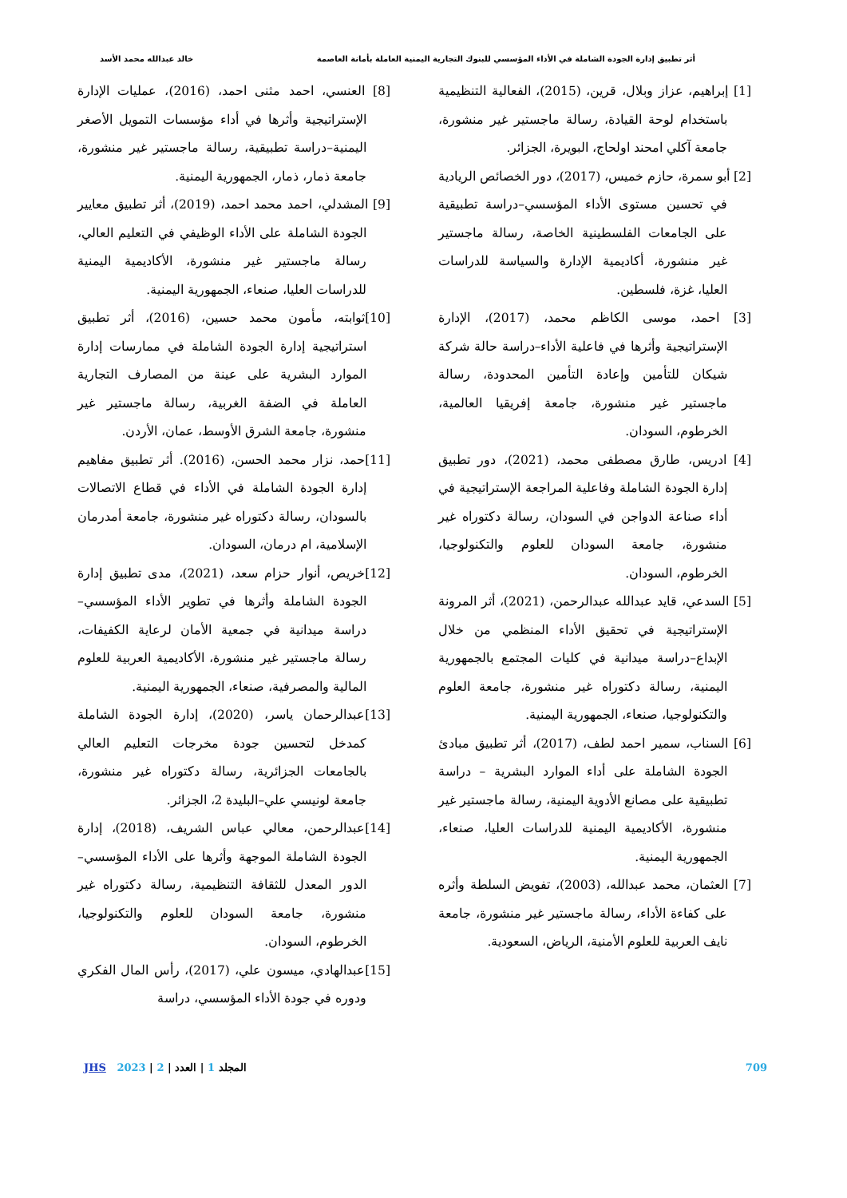أثر تطبيق إدارة الجودة الشاملة في الأداء المؤسسي للبنوك التجارية اليمنية العاملة بأمانة العاصمة خالد عبدالله محمد الأسد
[1] إبراهيم، عزاز وبلال، قرين، (2015)، الفعالية التنظيمية باستخدام لوحة القيادة، رسالة ماجستير غير منشورة، جامعة آكلي امحند اولحاج، البويرة، الجزائر.
[2] أبو سمرة، حازم خميس، (2017)، دور الخصائص الريادية في تحسين مستوى الأداء المؤسسي–دراسة تطبيقية على الجامعات الفلسطينية الخاصة، رسالة ماجستير غير منشورة، أكاديمية الإدارة والسياسة للدراسات العليا، غزة، فلسطين.
[3] احمد، موسى الكاظم محمد، (2017)، الإدارة الإستراتيجية وأثرها في فاعلية الأداء–دراسة حالة شركة شيكان للتأمين وإعادة التأمين المحدودة، رسالة ماجستير غير منشورة، جامعة إفريقيا العالمية، الخرطوم، السودان.
[4] ادريس، طارق مصطفى محمد، (2021)، دور تطبيق إدارة الجودة الشاملة وفاعلية المراجعة الإستراتيجية في أداء صناعة الدواجن في السودان، رسالة دكتوراه غير منشورة، جامعة السودان للعلوم والتكنولوجيا، الخرطوم، السودان.
[5] السدعي، قايد عبدالله عبدالرحمن، (2021)، أثر المرونة الإستراتيجية في تحقيق الأداء المنظمي من خلال الإبداع–دراسة ميدانية في كليات المجتمع بالجمهورية اليمنية، رسالة دكتوراه غير منشورة، جامعة العلوم والتكنولوجيا، صنعاء، الجمهورية اليمنية.
[6] السناب، سمير احمد لطف، (2017)، أثر تطبيق مبادئ الجودة الشاملة على أداء الموارد البشرية – دراسة تطبيقية على مصانع الأدوية اليمنية، رسالة ماجستير غير منشورة، الأكاديمية اليمنية للدراسات العليا، صنعاء، الجمهورية اليمنية.
[7] العثمان، محمد عبدالله، (2003)، تفويض السلطة وأثره على كفاءة الأداء، رسالة ماجستير غير منشورة، جامعة نايف العربية للعلوم الأمنية، الرياض، السعودية.
[8] العنسي، احمد مثنى احمد، (2016)، عمليات الإدارة الإستراتيجية وأثرها في أداء مؤسسات التمويل الأصغر اليمنية–دراسة تطبيقية، رسالة ماجستير غير منشورة، جامعة ذمار، ذمار، الجمهورية اليمنية.
[9] المشدلي، احمد محمد احمد، (2019)، أثر تطبيق معايير الجودة الشاملة على الأداء الوظيفي في التعليم العالي، رسالة ماجستير غير منشورة، الأكاديمية اليمنية للدراسات العليا، صنعاء، الجمهورية اليمنية.
[10]ثوابته، مأمون محمد حسين، (2016)، أثر تطبيق استراتيجية إدارة الجودة الشاملة في ممارسات إدارة الموارد البشرية على عينة من المصارف التجارية العاملة في الضفة الغربية، رسالة ماجستير غير منشورة، جامعة الشرق الأوسط، عمان، الأردن.
[11]حمد، نزار محمد الحسن، (2016). أثر تطبيق مفاهيم إدارة الجودة الشاملة في الأداء في قطاع الاتصالات بالسودان، رسالة دكتوراه غير منشورة، جامعة أمدرمان الإسلامية، ام درمان، السودان.
[12]خريص، أنوار حزام سعد، (2021)، مدى تطبيق إدارة الجودة الشاملة وأثرها في تطوير الأداء المؤسسي–دراسة ميدانية في جمعية الأمان لرعاية الكفيفات، رسالة ماجستير غير منشورة، الأكاديمية العربية للعلوم المالية والمصرفية، صنعاء، الجمهورية اليمنية.
[13]عبدالرحمان ياسر، (2020)، إدارة الجودة الشاملة كمدخل لتحسين جودة مخرجات التعليم العالي بالجامعات الجزائرية، رسالة دكتوراه غير منشورة، جامعة لونيسي علي–البليدة 2، الجزائر.
[14]عبدالرحمن، معالي عباس الشريف، (2018)، إدارة الجودة الشاملة الموجهة وأثرها على الأداء المؤسسي–الدور المعدل للثقافة التنظيمية، رسالة دكتوراه غير منشورة، جامعة السودان للعلوم والتكنولوجيا، الخرطوم، السودان.
[15]عبدالهادي، ميسون علي، (2017)، رأس المال الفكري ودوره في جودة الأداء المؤسسي، دراسة
709 المجلد 1 | العدد | 2 | 2023 JHS